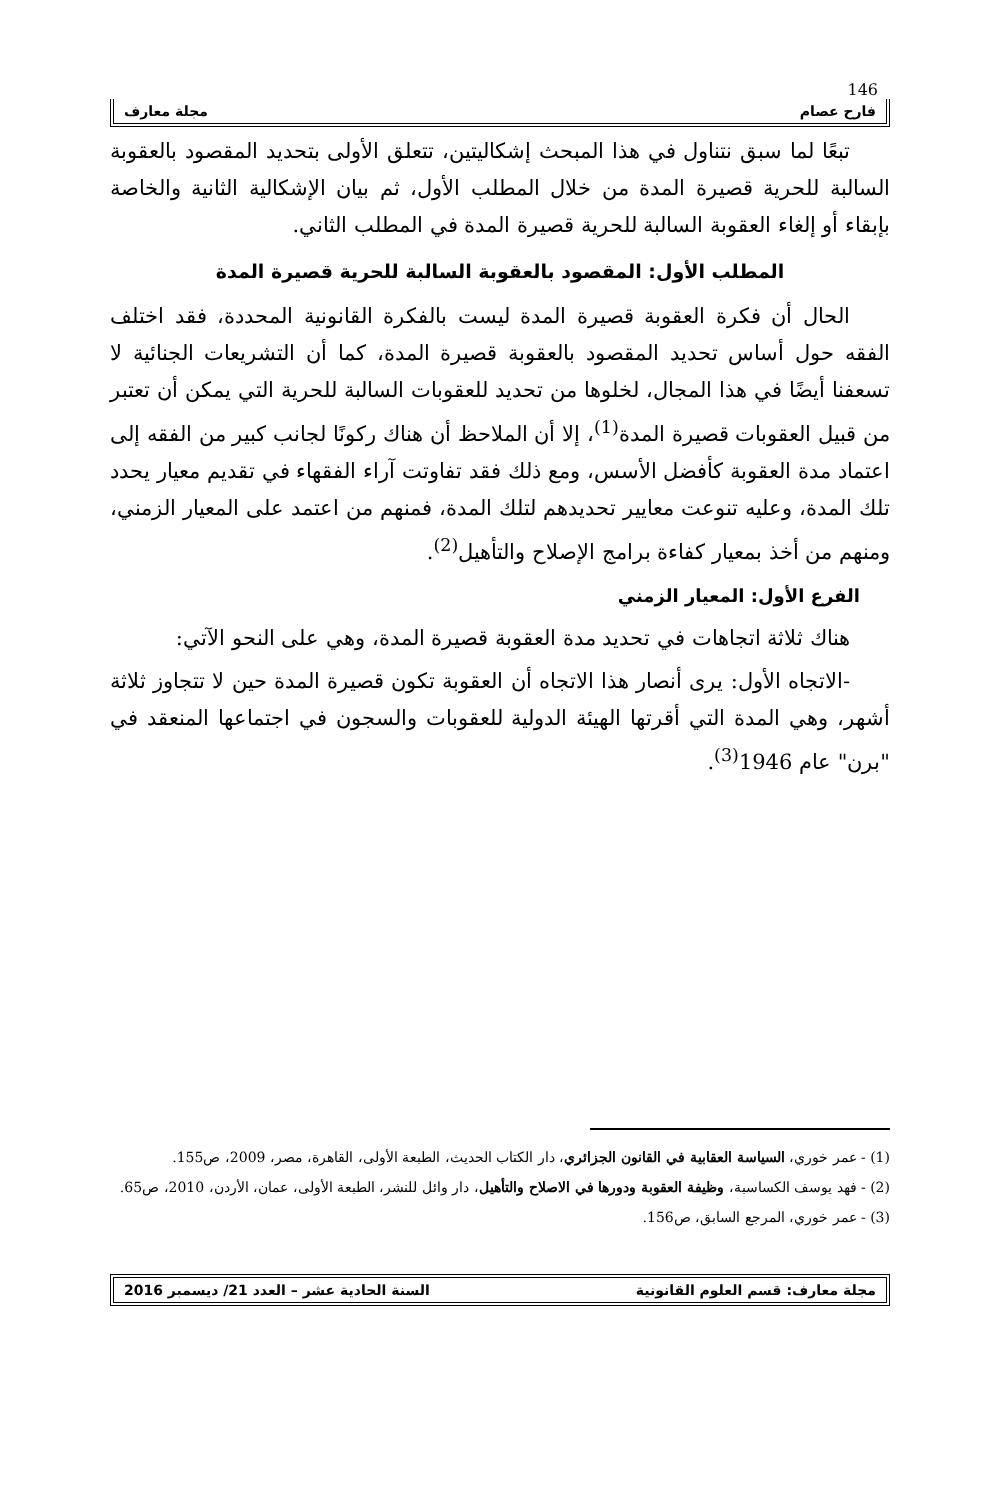146
فارح عصام مجلة معارف
تبعًا لما سبق نتناول في هذا المبحث إشكاليتين، تتعلق الأولى بتحديد المقصود بالعقوبة السالبة للحرية قصيرة المدة من خلال المطلب الأول، ثم بيان الإشكالية الثانية والخاصة بإبقاء أو إلغاء العقوبة السالبة للحرية قصيرة المدة في المطلب الثاني.
المطلب الأول: المقصود بالعقوبة السالبة للحرية قصيرة المدة
الحال أن فكرة العقوبة قصيرة المدة ليست بالفكرة القانونية المحددة، فقد اختلف الفقه حول أساس تحديد المقصود بالعقوبة قصيرة المدة، كما أن التشريعات الجنائية لا تسعفنا أيضًا في هذا المجال، لخلوها من تحديد للعقوبات السالبة للحرية التي يمكن أن تعتبر من قبيل العقوبات قصيرة المدة<sup>(1)</sup>، إلا أن الملاحظ أن هناك ركونًا لجانب كبير من الفقه إلى اعتماد مدة العقوبة كأفضل الأسس، ومع ذلك فقد تفاوتت آراء الفقهاء في تقديم معيار يحدد تلك المدة، وعليه تنوعت معايير تحديدهم لتلك المدة، فمنهم من اعتمد على المعيار الزمني، ومنهم من أخذ بمعيار كفاءة برامج الإصلاح والتأهيل<sup>(2)</sup>.
الفرع الأول: المعيار الزمني
هناك ثلاثة اتجاهات في تحديد مدة العقوبة قصيرة المدة، وهي على النحو الآتي:
-الاتجاه الأول: يرى أنصار هذا الاتجاه أن العقوبة تكون قصيرة المدة حين لا تتجاوز ثلاثة أشهر، وهي المدة التي أقرتها الهيئة الدولية للعقوبات والسجون في اجتماعها المنعقد في "برن" عام 1946<sup>(3)</sup>.
(1) - عمر خوري، السياسة العقابية في القانون الجزائري، دار الكتاب الحديث، الطبعة الأولى، القاهرة، مصر، 2009، ص155.
(2) - فهد يوسف الكساسبة، وظيفة العقوبة ودورها في الاصلاح والتأهيل، دار وائل للنشر، الطبعة الأولى، عمان، الأردن، 2010، ص65.
(3) - عمر خوري، المرجع السابق، ص156.
مجلة معارف: قسم العلوم القانونية السنة الحادية عشر – العدد 21/ ديسمبر 2016